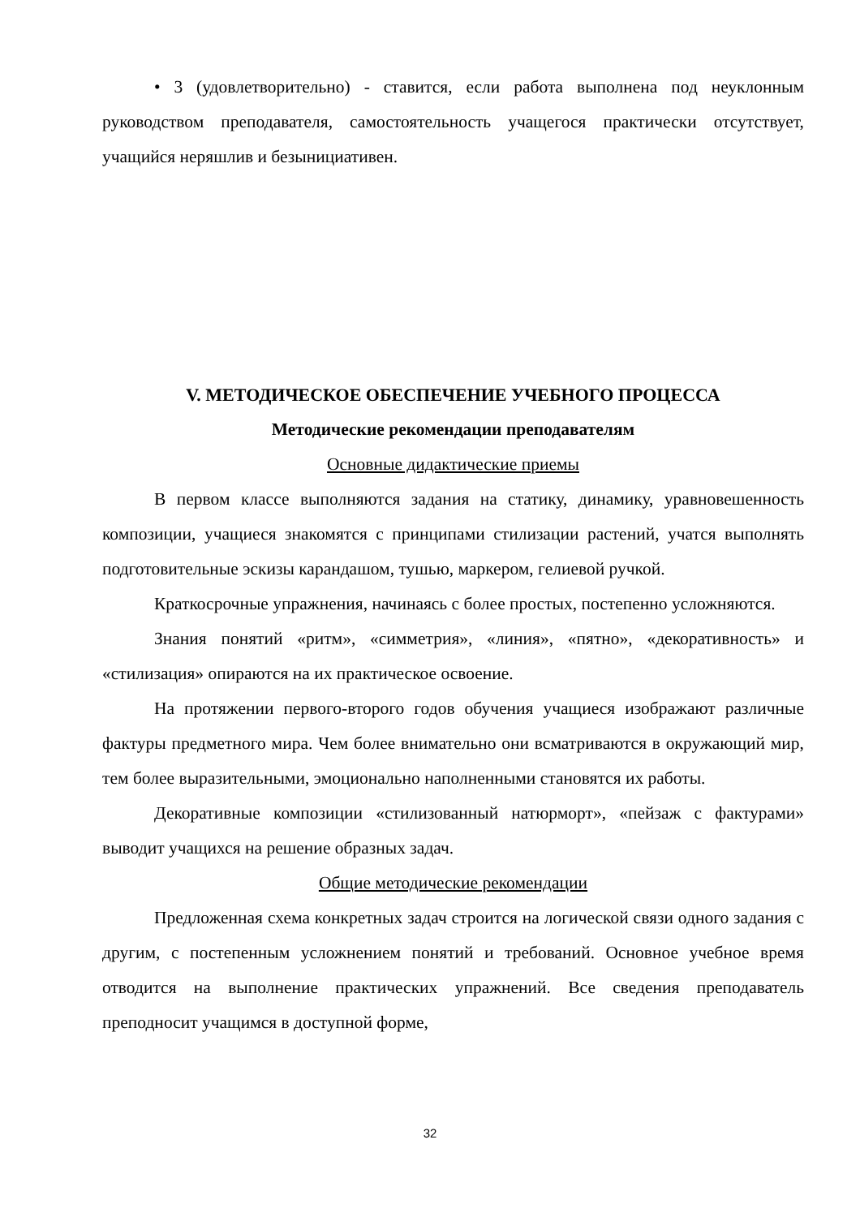• 3 (удовлетворительно) - ставится, если работа выполнена под неуклонным руководством преподавателя, самостоятельность учащегося практически отсутствует, учащийся неряшлив и безынициативен.
V. МЕТОДИЧЕСКОЕ ОБЕСПЕЧЕНИЕ УЧЕБНОГО ПРОЦЕССА
Методические рекомендации преподавателям
Основные дидактические приемы
В первом классе выполняются задания на статику, динамику, уравновешенность композиции, учащиеся знакомятся с принципами стилизации растений, учатся выполнять подготовительные эскизы карандашом, тушью, маркером, гелиевой ручкой.
Краткосрочные упражнения, начинаясь с более простых, постепенно усложняются.
Знания понятий «ритм», «симметрия», «линия», «пятно», «декоративность» и «стилизация» опираются на их практическое освоение.
На протяжении первого-второго годов обучения учащиеся изображают различные фактуры предметного мира. Чем более внимательно они всматриваются в окружающий мир, тем более выразительными, эмоционально наполненными становятся их работы.
Декоративные композиции «стилизованный натюрморт», «пейзаж с фактурами» выводит учащихся на решение образных задач.
Общие методические рекомендации
Предложенная схема конкретных задач строится на логической связи одного задания с другим, с постепенным усложнением понятий и требований. Основное учебное время отводится на выполнение практических упражнений. Все сведения преподаватель преподносит учащимся в доступной форме,
32